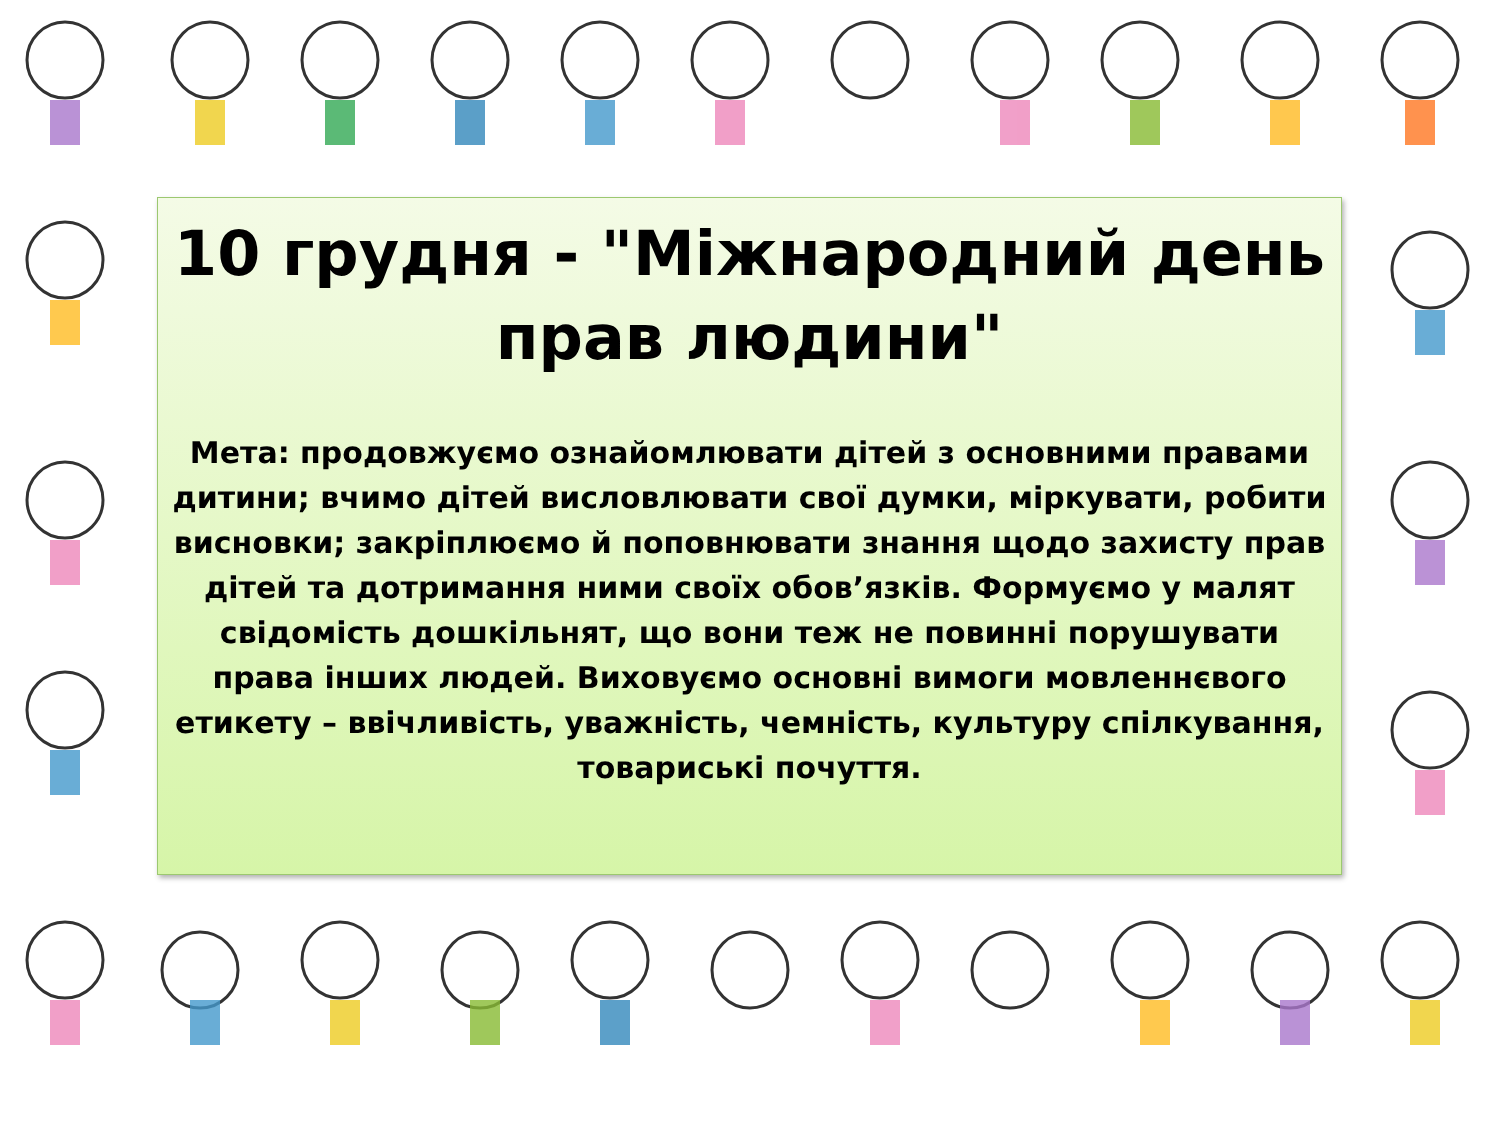10 грудня - "Міжнародний день прав людини"
Мета: продовжуємо ознайомлювати дітей з основними правами дитини; вчимо дітей висловлювати свої думки, міркувати, робити висновки; закріплюємо й поповнювати знання щодо захисту прав дітей та дотримання ними своїх обов’язків. Формуємо у малят свідомість дошкільнят, що вони теж не повинні порушувати права інших людей. Виховуємо основні вимоги мовленнєвого етикету – ввічливість, уважність, чемність, культуру спілкування, товариські почуття.